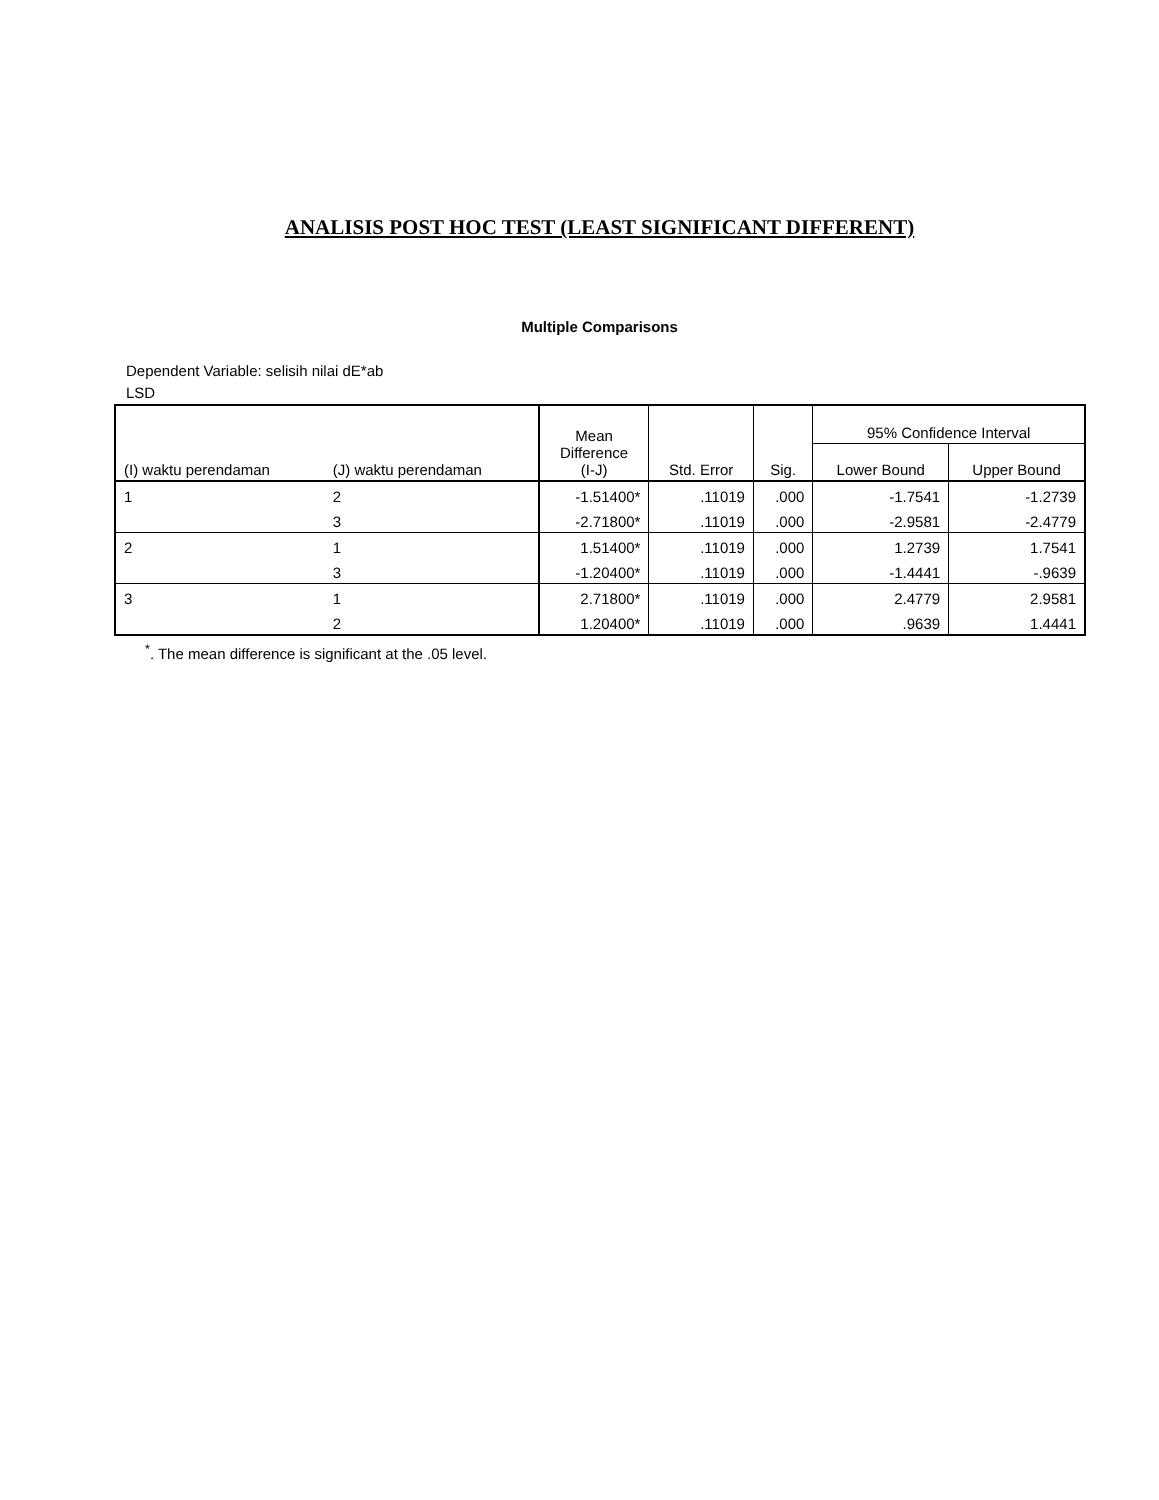ANALISIS POST HOC TEST (LEAST SIGNIFICANT DIFFERENT)
Multiple Comparisons
Dependent Variable: selisih nilai dE*ab
LSD
| (I) waktu perendaman | (J) waktu perendaman | Mean Difference (I-J) | Std. Error | Sig. | 95% Confidence Interval | |
| --- | --- | --- | --- | --- | --- | --- |
| | | | | | Lower Bound | Upper Bound |
| 1 | 2 | -1.51400* | .11019 | .000 | -1.7541 | -1.2739 |
| | 3 | -2.71800* | .11019 | .000 | -2.9581 | -2.4779 |
| 2 | 1 | 1.51400* | .11019 | .000 | 1.2739 | 1.7541 |
| | 3 | -1.20400* | .11019 | .000 | -1.4441 | -.9639 |
| 3 | 1 | 2.71800* | .11019 | .000 | 2.4779 | 2.9581 |
| | 2 | 1.20400* | .11019 | .000 | .9639 | 1.4441 |
<sup>*</sup>. The mean difference is significant at the .05 level.